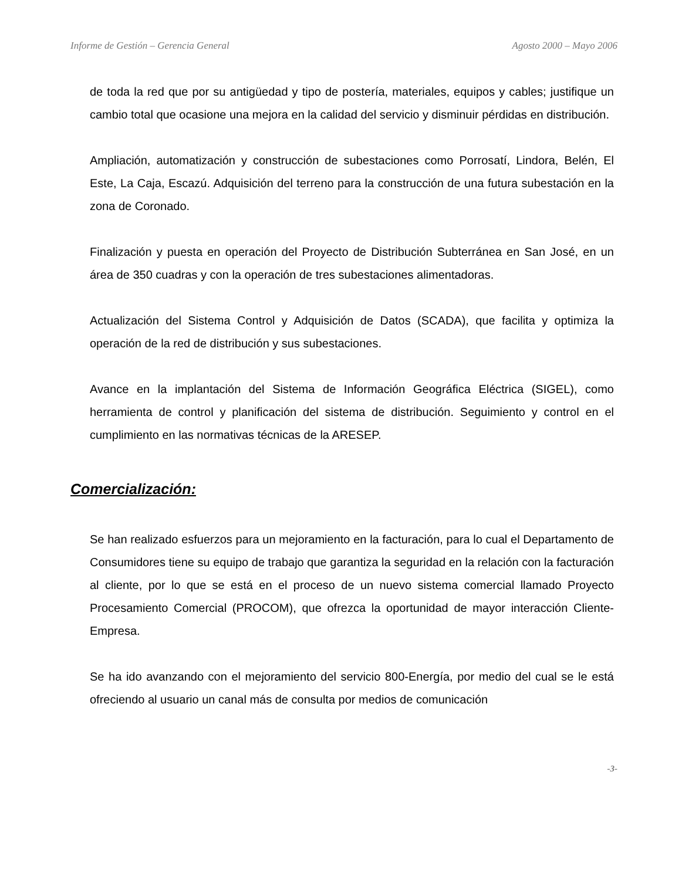Informe de Gestión – Gerencia General Agosto 2000 – Mayo 2006
de toda la red que por su antigüedad y tipo de postería, materiales, equipos y cables; justifique un cambio total que ocasione una mejora en la calidad del servicio y disminuir pérdidas en distribución.
Ampliación, automatización y construcción de subestaciones como Porrosatí, Lindora, Belén, El Este, La Caja, Escazú. Adquisición del terreno para la construcción de una futura subestación en la zona de Coronado.
Finalización y puesta en operación del Proyecto de Distribución Subterránea en San José, en un área de 350 cuadras y con la operación de tres subestaciones alimentadoras.
Actualización del Sistema Control y Adquisición de Datos (SCADA), que facilita y optimiza la operación de la red de distribución y sus subestaciones.
Avance en la implantación del Sistema de Información Geográfica Eléctrica (SIGEL), como herramienta de control y planificación del sistema de distribución. Seguimiento y control en el cumplimiento en las normativas técnicas de la ARESEP.
Comercialización:
Se han realizado esfuerzos para un mejoramiento en la facturación, para lo cual el Departamento de Consumidores tiene su equipo de trabajo que garantiza la seguridad en la relación con la facturación al cliente, por lo que se está en el proceso de un nuevo sistema comercial llamado Proyecto Procesamiento Comercial (PROCOM), que ofrezca la oportunidad de mayor interacción Cliente-Empresa.
Se ha ido avanzando con el mejoramiento del servicio 800-Energía, por medio del cual se le está ofreciendo al usuario un canal más de consulta por medios de comunicación
-3-